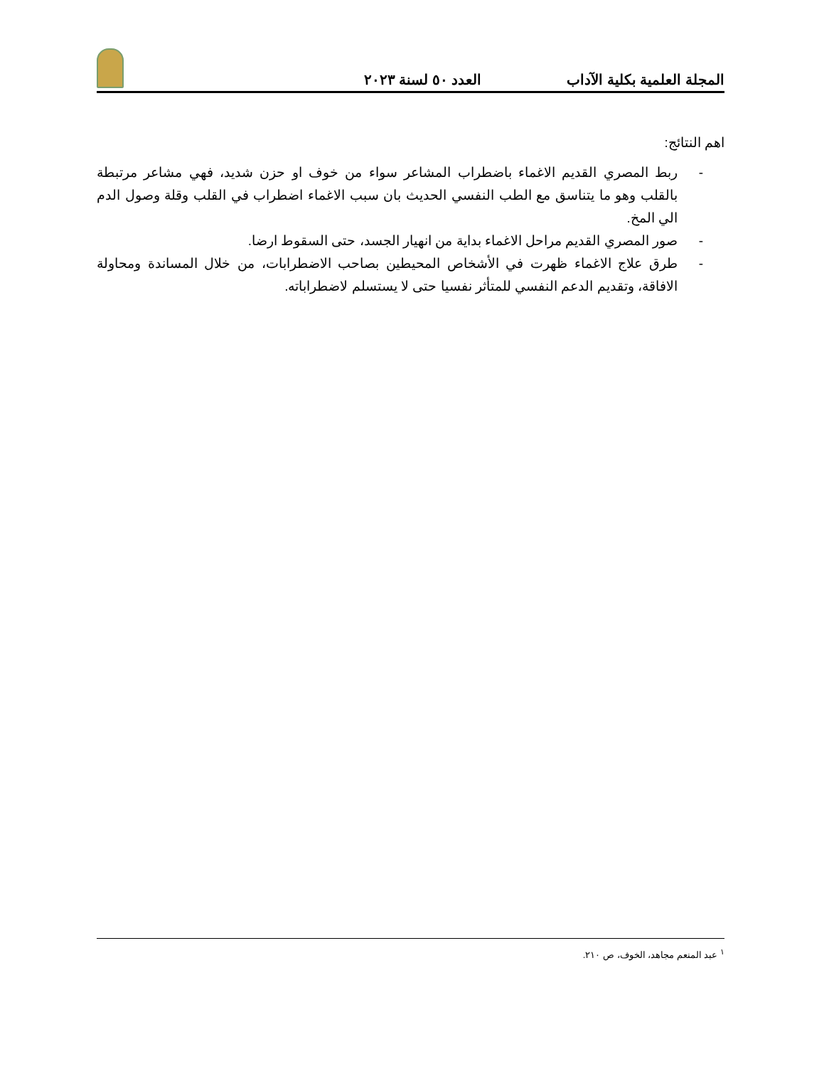المجلة العلمية بكلية الآداب العدد ٥٠ لسنة ٢٠٢٣
اهم النتائج:
- ربط المصري القديم الاغماء باضطراب المشاعر سواء من خوف او حزن شديد، فهي مشاعر مرتبطة بالقلب وهو ما يتناسق مع الطب النفسي الحديث بان سبب الاغماء اضطراب في القلب وقلة وصول الدم الي المخ.
- صور المصري القديم مراحل الاغماء بداية من انهيار الجسد، حتى السقوط ارضا.
- طرق علاج الاغماء ظهرت في الأشخاص المحيطين بصاحب الاضطرابات، من خلال المساندة ومحاولة الافاقة، وتقديم الدعم النفسي للمتأثر نفسيا حتى لا يستسلم لاضطراباته.
<sup>١</sup> عبد المنعم مجاهد، الخوف، ص ٢١٠.